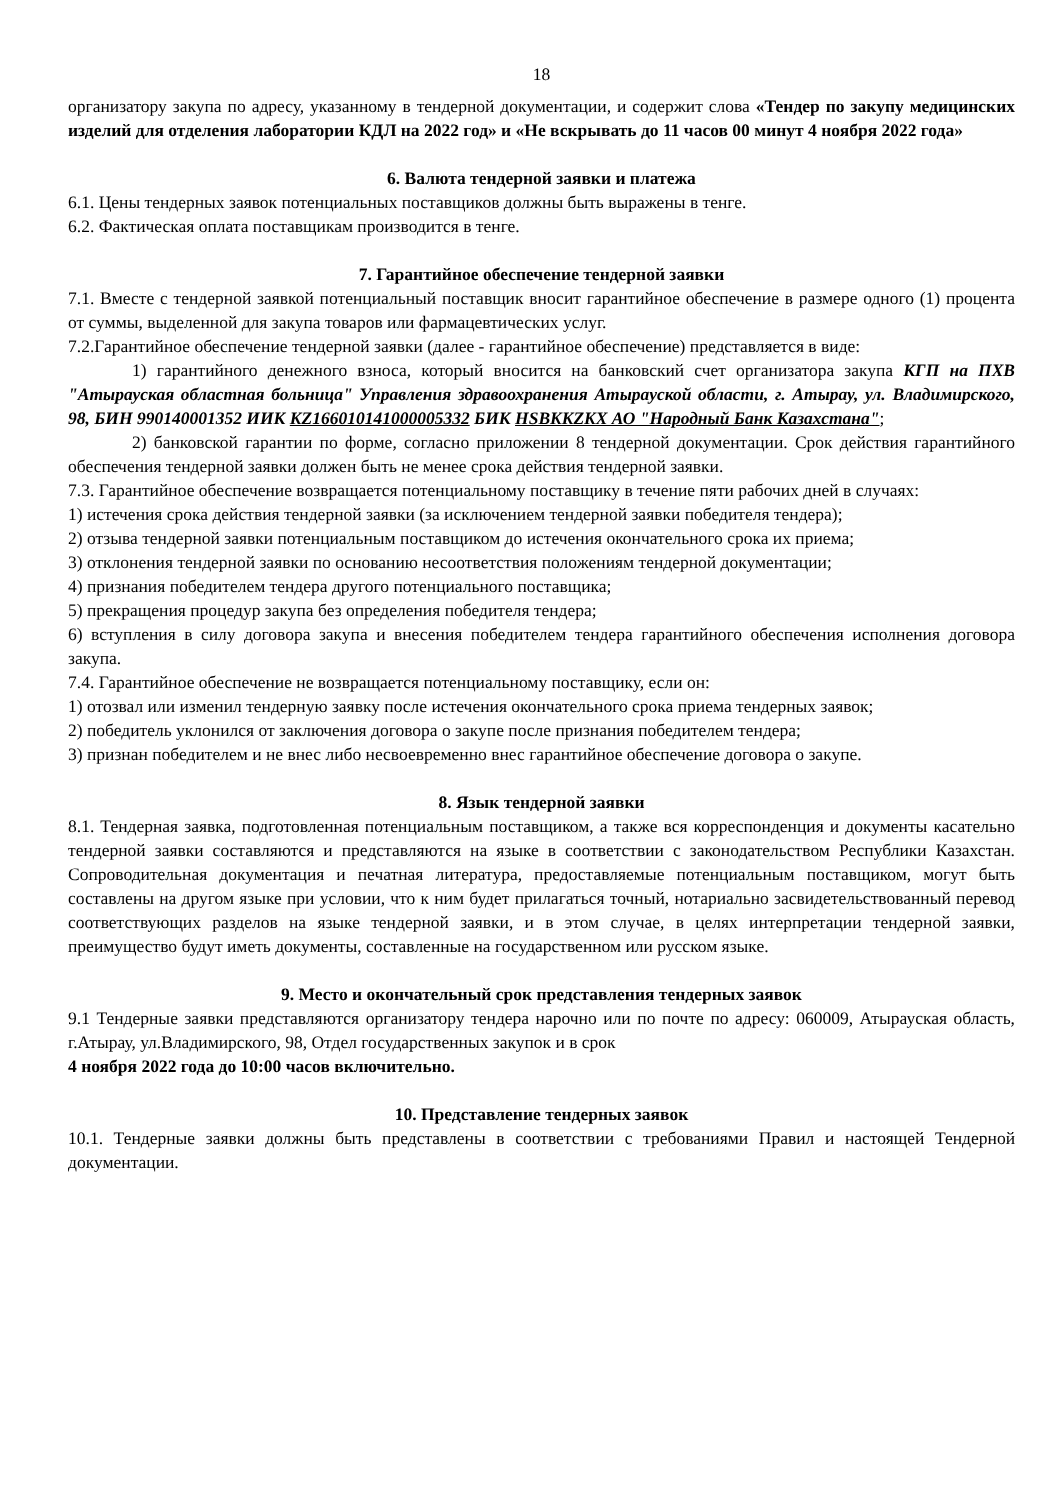18
организатору закупа по адресу, указанному в тендерной документации, и содержит слова «Тендер по закупу медицинских изделий для отделения лаборатории КДЛ на 2022 год» и «Не вскрывать до 11 часов 00 минут 4 ноября 2022 года»
6. Валюта тендерной заявки и платежа
6.1. Цены тендерных заявок потенциальных поставщиков должны быть выражены в тенге.
6.2. Фактическая оплата поставщикам производится в тенге.
7. Гарантийное обеспечение тендерной заявки
7.1. Вместе с тендерной заявкой потенциальный поставщик вносит гарантийное обеспечение в размере одного (1) процента от суммы, выделенной для закупа товаров или фармацевтических услуг.
7.2.Гарантийное обеспечение тендерной заявки (далее - гарантийное обеспечение) представляется в виде:
1) гарантийного денежного взноса, который вносится на банковский счет организатора закупа КГП на ПХВ "Атырауская областная больница" Управления здравоохранения Атырауской области, г. Атырау, ул. Владимирского, 98, БИН 990140001352 ИИК KZ166010141000005332 БИК HSBKKZKX АО "Народный Банк Казахстана";
2) банковской гарантии по форме, согласно приложении 8 тендерной документации. Срок действия гарантийного обеспечения тендерной заявки должен быть не менее срока действия тендерной заявки.
7.3. Гарантийное обеспечение возвращается потенциальному поставщику в течение пяти рабочих дней в случаях:
1) истечения срока действия тендерной заявки (за исключением тендерной заявки победителя тендера);
2) отзыва тендерной заявки потенциальным поставщиком до истечения окончательного срока их приема;
3) отклонения тендерной заявки по основанию несоответствия положениям тендерной документации;
4) признания победителем тендера другого потенциального поставщика;
5) прекращения процедур закупа без определения победителя тендера;
6) вступления в силу договора закупа и внесения победителем тендера гарантийного обеспечения исполнения договора закупа.
7.4. Гарантийное обеспечение не возвращается потенциальному поставщику, если он:
1) отозвал или изменил тендерную заявку после истечения окончательного срока приема тендерных заявок;
2) победитель уклонился от заключения договора о закупе после признания победителем тендера;
3) признан победителем и не внес либо несвоевременно внес гарантийное обеспечение договора о закупе.
8. Язык тендерной заявки
8.1. Тендерная заявка, подготовленная потенциальным поставщиком, а также вся корреспонденция и документы касательно тендерной заявки составляются и представляются на языке в соответствии с законодательством Республики Казахстан. Сопроводительная документация и печатная литература, предоставляемые потенциальным поставщиком, могут быть составлены на другом языке при условии, что к ним будет прилагаться точный, нотариально засвидетельствованный перевод соответствующих разделов на языке тендерной заявки, и в этом случае, в целях интерпретации тендерной заявки, преимущество будут иметь документы, составленные на государственном или русском языке.
9. Место и окончательный срок представления тендерных заявок
9.1 Тендерные заявки представляются организатору тендера нарочно или по почте по адресу: 060009, Атырауская область, г.Атырау, ул.Владимирского, 98, Отдел государственных закупок и в срок
4 ноября 2022 года до 10:00 часов включительно.
10. Представление тендерных заявок
10.1. Тендерные заявки должны быть представлены в соответствии с требованиями Правил и настоящей Тендерной документации.